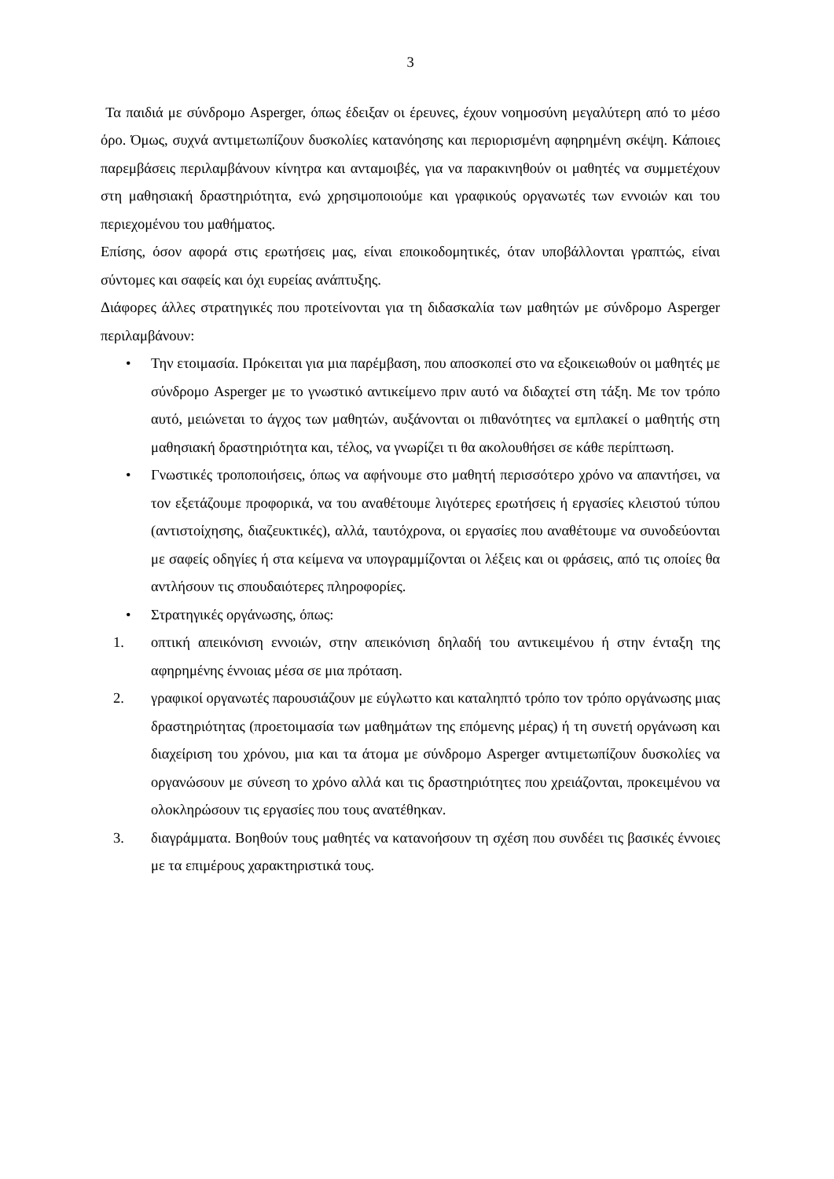3
Τα παιδιά με σύνδρομο Asperger, όπως έδειξαν οι έρευνες, έχουν νοημοσύνη μεγαλύτερη από το μέσο όρο. Όμως, συχνά αντιμετωπίζουν δυσκολίες κατανόησης και περιορισμένη αφηρημένη σκέψη. Κάποιες παρεμβάσεις περιλαμβάνουν κίνητρα και ανταμοιβές, για να παρακινηθούν οι μαθητές να συμμετέχουν στη μαθησιακή δραστηριότητα, ενώ χρησιμοποιούμε και γραφικούς οργανωτές των εννοιών και του περιεχομένου του μαθήματος.
Επίσης, όσον αφορά στις ερωτήσεις μας, είναι εποικοδομητικές, όταν υποβάλλονται γραπτώς, είναι σύντομες και σαφείς και όχι ευρείας ανάπτυξης.
Διάφορες άλλες στρατηγικές που προτείνονται για τη διδασκαλία των μαθητών με σύνδρομο Asperger περιλαμβάνουν:
• Την ετοιμασία. Πρόκειται για μια παρέμβαση, που αποσκοπεί στο να εξοικειωθούν οι μαθητές με σύνδρομο Asperger με το γνωστικό αντικείμενο πριν αυτό να διδαχτεί στη τάξη. Με τον τρόπο αυτό, μειώνεται το άγχος των μαθητών, αυξάνονται οι πιθανότητες να εμπλακεί ο μαθητής στη μαθησιακή δραστηριότητα και, τέλος, να γνωρίζει τι θα ακολουθήσει σε κάθε περίπτωση.
• Γνωστικές τροποποιήσεις, όπως να αφήνουμε στο μαθητή περισσότερο χρόνο να απαντήσει, να τον εξετάζουμε προφορικά, να του αναθέτουμε λιγότερες ερωτήσεις ή εργασίες κλειστού τύπου (αντιστοίχησης, διαζευκτικές), αλλά, ταυτόχρονα, οι εργασίες που αναθέτουμε να συνοδεύονται με σαφείς οδηγίες ή στα κείμενα να υπογραμμίζονται οι λέξεις και οι φράσεις, από τις οποίες θα αντλήσουν τις σπουδαιότερες πληροφορίες.
• Στρατηγικές οργάνωσης, όπως:
1. οπτική απεικόνιση εννοιών, στην απεικόνιση δηλαδή του αντικειμένου ή στην ένταξη της αφηρημένης έννοιας μέσα σε μια πρόταση.
2. γραφικοί οργανωτές παρουσιάζουν με εύγλωττο και καταληπτό τρόπο τον τρόπο οργάνωσης μιας δραστηριότητας (προετοιμασία των μαθημάτων της επόμενης μέρας) ή τη συνετή οργάνωση και διαχείριση του χρόνου, μια και τα άτομα με σύνδρομο Asperger αντιμετωπίζουν δυσκολίες να οργανώσουν με σύνεση το χρόνο αλλά και τις δραστηριότητες που χρειάζονται, προκειμένου να ολοκληρώσουν τις εργασίες που τους ανατέθηκαν.
3. διαγράμματα. Βοηθούν τους μαθητές να κατανοήσουν τη σχέση που συνδέει τις βασικές έννοιες με τα επιμέρους χαρακτηριστικά τους.